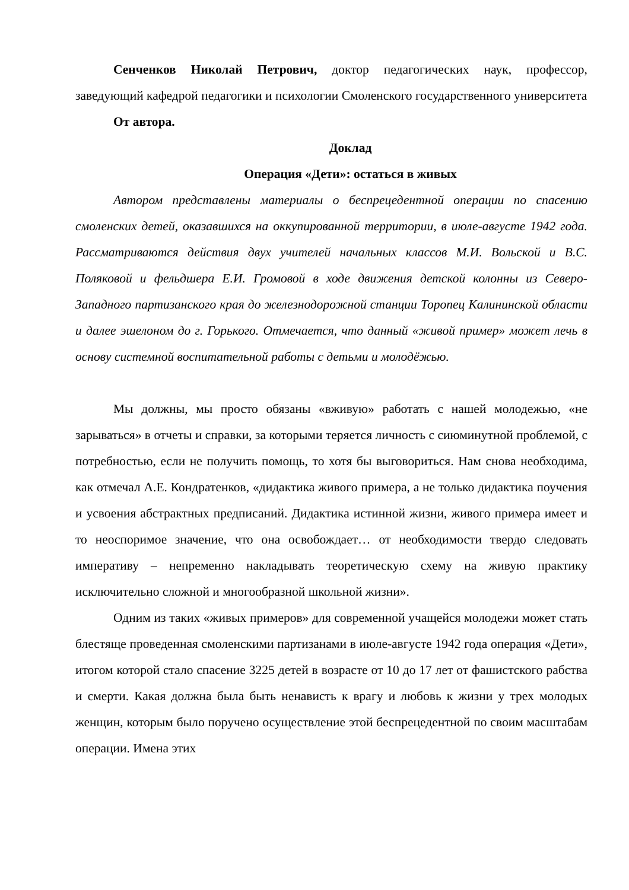Сенченков Николай Петрович, доктор педагогических наук, профессор, заведующий кафедрой педагогики и психологии Смоленского государственного университета
От автора.
Доклад
Операция «Дети»: остаться в живых
Автором представлены материалы о беспрецедентной операции по спасению смоленских детей, оказавшихся на оккупированной территории, в июле-августе 1942 года. Рассматриваются действия двух учителей начальных классов М.И. Вольской и В.С. Поляковой и фельдшера Е.И. Громовой в ходе движения детской колонны из Северо-Западного партизанского края до железнодорожной станции Торопец Калининской области и далее эшелоном до г. Горького. Отмечается, что данный «живой пример» может лечь в основу системной воспитательной работы с детьми и молодёжью.
Мы должны, мы просто обязаны «вживую» работать с нашей молодежью, «не зарываться» в отчеты и справки, за которыми теряется личность с сиюминутной проблемой, с потребностью, если не получить помощь, то хотя бы выговориться. Нам снова необходима, как отмечал А.Е. Кондратенков, «дидактика живого примера, а не только дидактика поучения и усвоения абстрактных предписаний. Дидактика истинной жизни, живого примера имеет и то неоспоримое значение, что она освобождает… от необходимости твердо следовать императиву – непременно накладывать теоретическую схему на живую практику исключительно сложной и многообразной школьной жизни».
Одним из таких «живых примеров» для современной учащейся молодежи может стать блестяще проведенная смоленскими партизанами в июле-августе 1942 года операция «Дети», итогом которой стало спасение 3225 детей в возрасте от 10 до 17 лет от фашистского рабства и смерти. Какая должна была быть ненависть к врагу и любовь к жизни у трех молодых женщин, которым было поручено осуществление этой беспрецедентной по своим масштабам операции. Имена этих